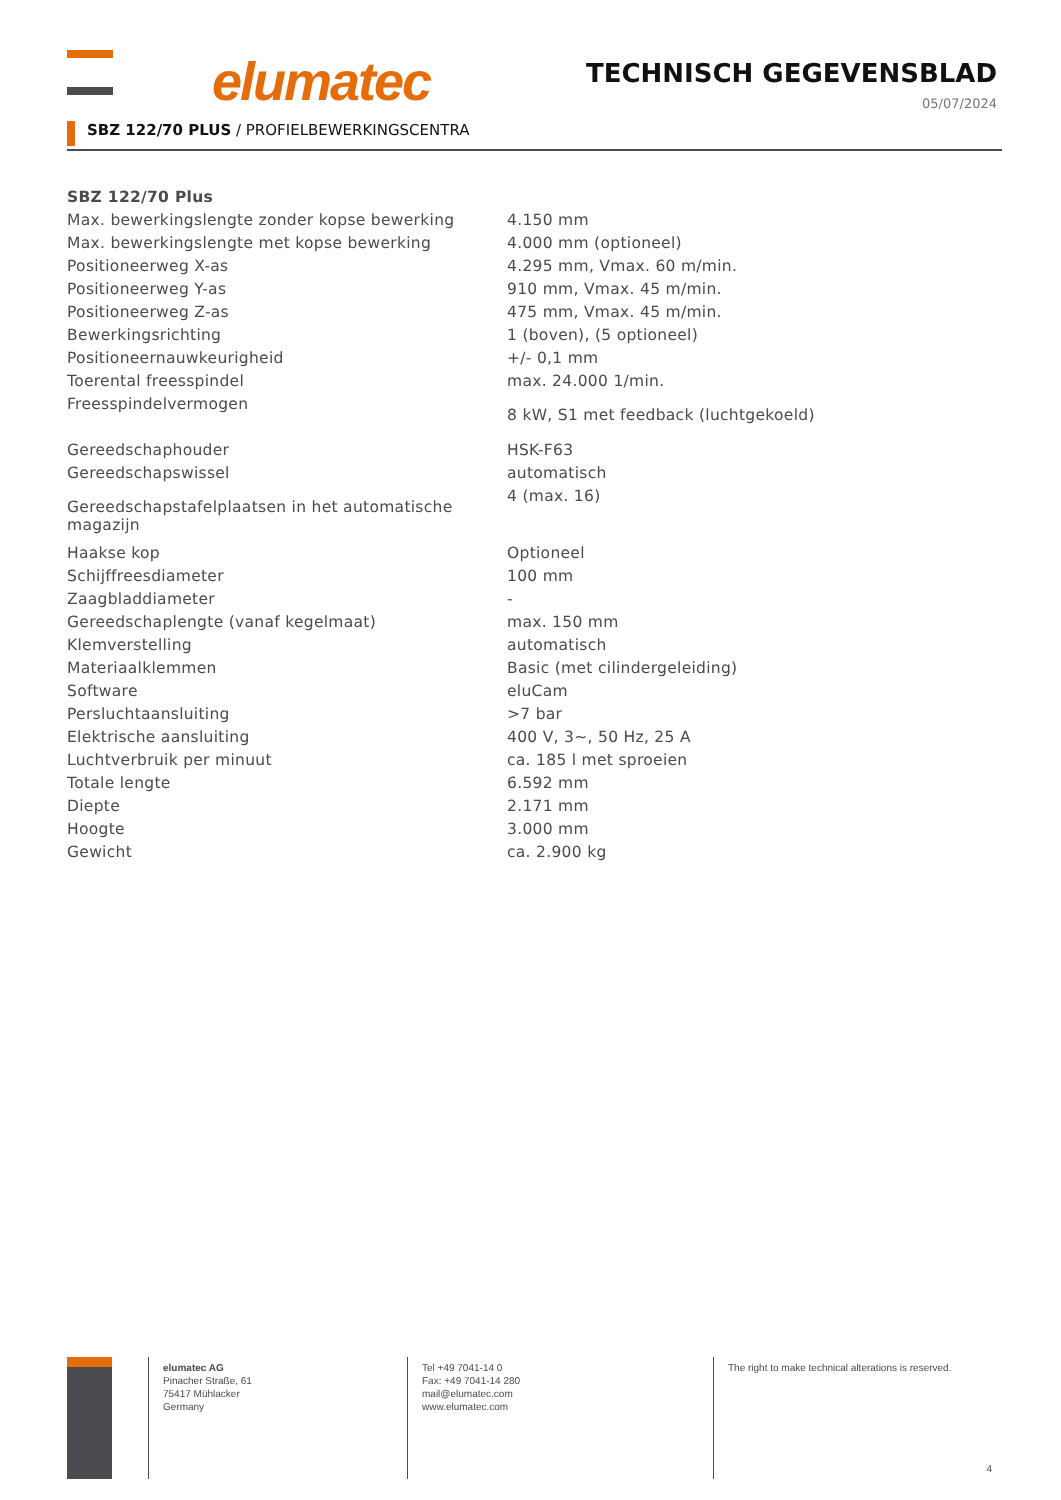elumatec TECHNISCH GEGEVENSBLAD
05/07/2024
SBZ 122/70 PLUS / PROFIELBEWERKINGSCENTRA
| SBZ 122/70 Plus | |
| --- | --- |
| Max. bewerkingslengte zonder kopse bewerking | 4.150 mm |
| Max. bewerkingslengte met kopse bewerking | 4.000 mm (optioneel) |
| Positioneerweg X-as | 4.295 mm, Vmax. 60 m/min. |
| Positioneerweg Y-as | 910 mm, Vmax. 45 m/min. |
| Positioneerweg Z-as | 475 mm, Vmax. 45 m/min. |
| Bewerkingsrichting | 1 (boven), (5 optioneel) |
| Positioneernauwkeurigheid | +/- 0,1 mm |
| Toerental freesspindel | max. 24.000 1/min. |
| Freesspindelvermogen | 8 kW, S1 met feedback (luchtgekoeld) |
| Gereedschaphouder | HSK-F63 |
| Gereedschapswissel | automatisch |
| Gereedschapstafelplaatsen in het automatische magazijn | 4 (max. 16) |
| Haakse kop | Optioneel |
| Schijffreesdiameter | 100 mm |
| Zaagbladdiameter | - |
| Gereedschaplengte (vanaf kegelmaat) | max. 150 mm |
| Klemverstelling | automatisch |
| Materiaalklemmen | Basic (met cilindergeleiding) |
| Software | eluCam |
| Persluchtaansluiting | >7 bar |
| Elektrische aansluiting | 400 V, 3~, 50 Hz, 25 A |
| Luchtverbruik per minuut | ca. 185 l met sproeien |
| Totale lengte | 6.592 mm |
| Diepte | 2.171 mm |
| Hoogte | 3.000 mm |
| Gewicht | ca. 2.900 kg |
elumatec AG
Pinacher Straße, 61
75417 Mühlacker
Germany
Tel +49 7041-14 0
Fax: +49 7041-14 280
mail@elumatec.com
www.elumatec.com
The right to make technical alterations is reserved.
4